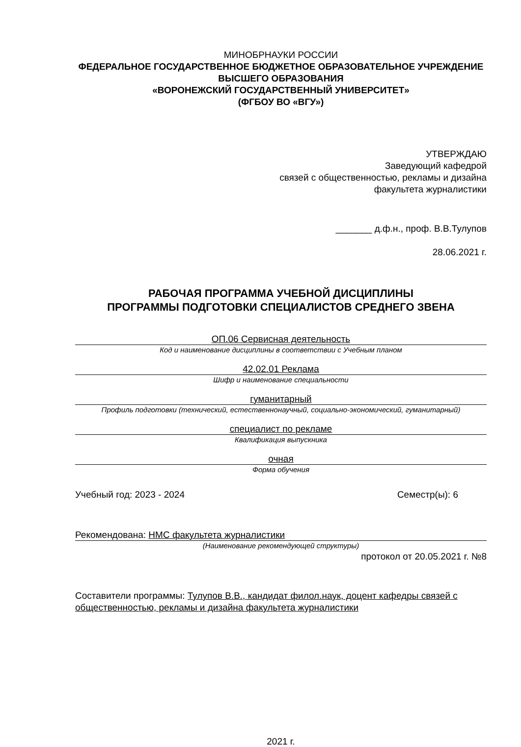МИНОБРНАУКИ РОССИИ
ФЕДЕРАЛЬНОЕ ГОСУДАРСТВЕННОЕ БЮДЖЕТНОЕ ОБРАЗОВАТЕЛЬНОЕ УЧРЕЖДЕНИЕ
ВЫСШЕГО ОБРАЗОВАНИЯ
«ВОРОНЕЖСКИЙ ГОСУДАРСТВЕННЫЙ УНИВЕРСИТЕТ»
(ФГБОУ ВО «ВГУ»)
УТВЕРЖДАЮ
Заведующий кафедрой
связей с общественностью, рекламы и дизайна
факультета журналистики
_______ д.ф.н., проф. В.В.Тулупов
28.06.2021 г.
РАБОЧАЯ ПРОГРАММА УЧЕБНОЙ ДИСЦИПЛИНЫ
ПРОГРАММЫ ПОДГОТОВКИ СПЕЦИАЛИСТОВ СРЕДНЕГО ЗВЕНА
ОП.06 Сервисная деятельность
Код и наименование дисциплины в соответствии с Учебным планом
42.02.01 Реклама
Шифр и наименование специальности
гуманитарный
Профиль подготовки (технический, естественнонаучный, социально-экономический, гуманитарный)
специалист по рекламе
Квалификация выпускника
очная
Форма обучения
Учебный год: 2023 - 2024 Семестр(ы): 6
Рекомендована: НМС факультета журналистики
(Наименование рекомендующей структуры)
протокол от 20.05.2021 г. №8
Составители программы: Тулупов В.В., кандидат филол.наук, доцент кафедры связей с общественностью, рекламы и дизайна факультета журналистики
2021 г.